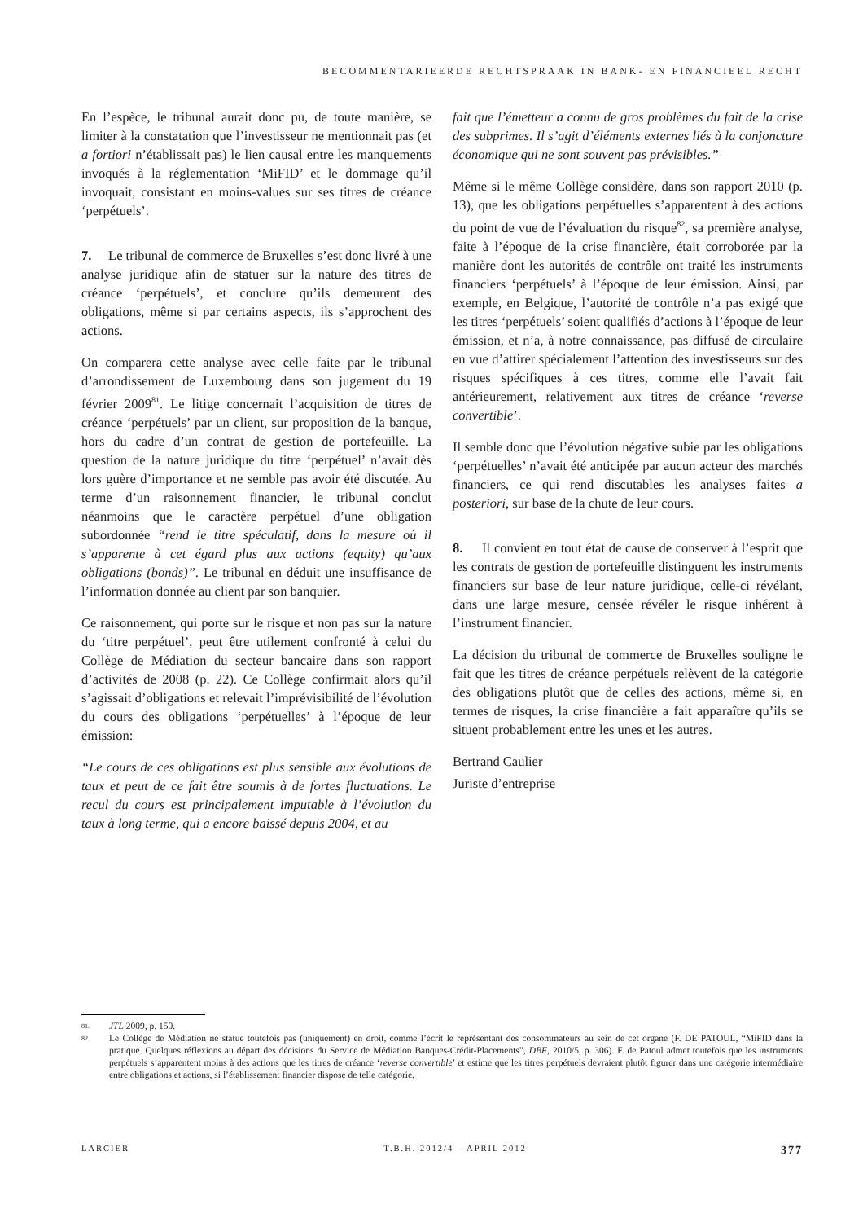BECOMMENTARIEERDE RECHTSPRAAK IN BANK- EN FINANCIEEL RECHT
En l’espèce, le tribunal aurait donc pu, de toute manière, se limiter à la constatation que l’investisseur ne mentionnait pas (et a fortiori n’établissait pas) le lien causal entre les manquements invoqués à la réglementation ‘MiFID’ et le dommage qu’il invoquait, consistant en moins-values sur ses titres de créance ‘perpétuels’.
7. Le tribunal de commerce de Bruxelles s’est donc livré à une analyse juridique afin de statuer sur la nature des titres de créance ‘perpétuels’, et conclure qu’ils demeurent des obligations, même si par certains aspects, ils s’approchent des actions.
On comparera cette analyse avec celle faite par le tribunal d’arrondissement de Luxembourg dans son jugement du 19 février 2009<sup>81</sup>. Le litige concernait l’acquisition de titres de créance ‘perpétuels’ par un client, sur proposition de la banque, hors du cadre d’un contrat de gestion de portefeuille. La question de la nature juridique du titre ‘perpétuel’ n’avait dès lors guère d’importance et ne semble pas avoir été discutée. Au terme d’un raisonnement financier, le tribunal conclut néanmoins que le caractère perpétuel d’une obligation subordonnée “rend le titre spéculatif, dans la mesure où il s’apparente à cet égard plus aux actions (equity) qu’aux obligations (bonds)”. Le tribunal en déduit une insuffisance de l’information donnée au client par son banquier.
Ce raisonnement, qui porte sur le risque et non pas sur la nature du ‘titre perpétuel’, peut être utilement confronté à celui du Collège de Médiation du secteur bancaire dans son rapport d’activités de 2008 (p. 22). Ce Collège confirmait alors qu’il s’agissait d’obligations et relevait l’imprévisibilité de l’évolution du cours des obligations ‘perpétuelles’ à l’époque de leur émission:
“Le cours de ces obligations est plus sensible aux évolutions de taux et peut de ce fait être soumis à de fortes fluctuations. Le recul du cours est principalement imputable à l’évolution du taux à long terme, qui a encore baissé depuis 2004, et au
fait que l’émetteur a connu de gros problèmes du fait de la crise des subprimes. Il s’agit d’éléments externes liés à la conjoncture économique qui ne sont souvent pas prévisibles.”
Même si le même Collège considère, dans son rapport 2010 (p. 13), que les obligations perpétuelles s’apparentent à des actions du point de vue de l’évaluation du risque<sup>82</sup>, sa première analyse, faite à l’époque de la crise financière, était corroborée par la manière dont les autorités de contrôle ont traité les instruments financiers ‘perpétuels’ à l’époque de leur émission. Ainsi, par exemple, en Belgique, l’autorité de contrôle n’a pas exigé que les titres ‘perpétuels’ soient qualifiés d’actions à l’époque de leur émission, et n’a, à notre connaissance, pas diffusé de circulaire en vue d’attirer spécialement l’attention des investisseurs sur des risques spécifiques à ces titres, comme elle l’avait fait antérieurement, relativement aux titres de créance ‘reverse convertible’.
Il semble donc que l’évolution négative subie par les obligations ‘perpétuelles’ n’avait été anticipée par aucun acteur des marchés financiers, ce qui rend discutables les analyses faites a posteriori, sur base de la chute de leur cours.
8. Il convient en tout état de cause de conserver à l’esprit que les contrats de gestion de portefeuille distinguent les instruments financiers sur base de leur nature juridique, celle-ci révélant, dans une large mesure, censée révéler le risque inhérent à l’instrument financier.
La décision du tribunal de commerce de Bruxelles souligne le fait que les titres de créance perpétuels relèvent de la catégorie des obligations plutôt que de celles des actions, même si, en termes de risques, la crise financière a fait apparaître qu’ils se situent probablement entre les unes et les autres.
Bertrand Caulier
Juriste d’entreprise
81. JTL 2009, p. 150.
82. Le Collège de Médiation ne statue toutefois pas (uniquement) en droit, comme l’écrit le représentant des consommateurs au sein de cet organe (F. DE PATOUL, “MiFID dans la pratique. Quelques réflexions au départ des décisions du Service de Médiation Banques-Crédit-Placements”, DBF, 2010/5, p. 306). F. de Patoul admet toutefois que les instruments perpétuels s’apparentent moins à des actions que les titres de créance ‘reverse convertible’ et estime que les titres perpétuels devraient plutôt figurer dans une catégorie intermédiaire entre obligations et actions, si l’établissement financier dispose de telle catégorie.
LARCIER T.B.H. 2012/4 – APRIL 2012 377